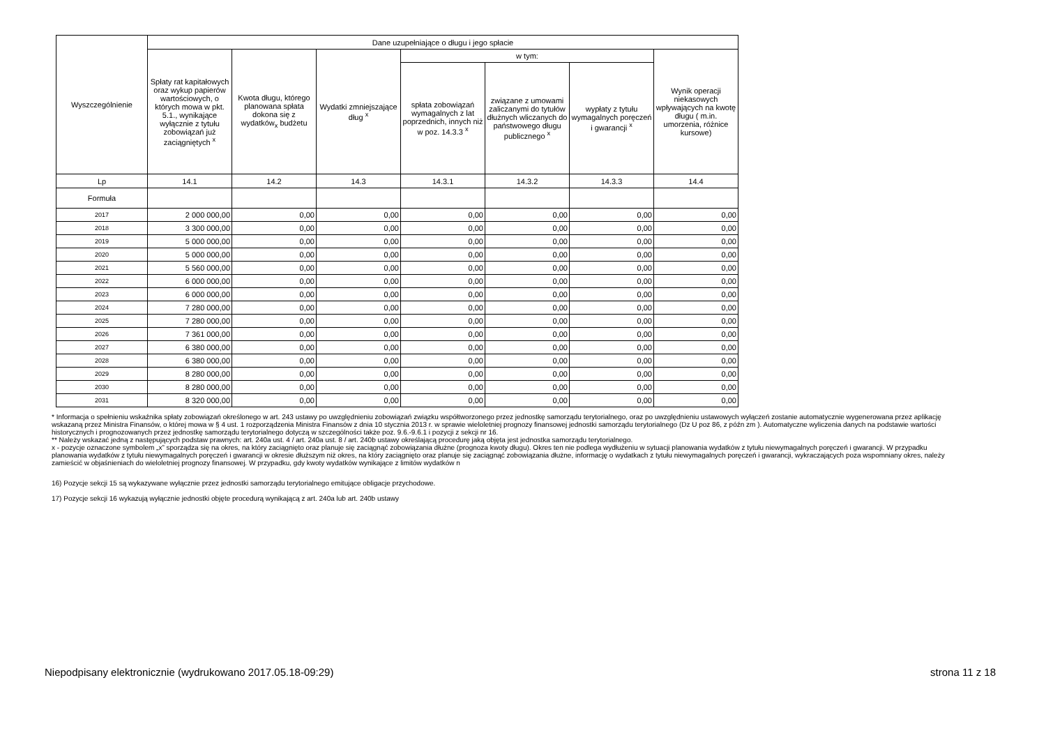| Wyszczególnienie | Dane uzupełniające o długu i jego spłacie | | | | | | |
| --- | --- | --- | --- | --- | --- | --- | --- |
| | Spłaty rat kapitałowych oraz wykup papierów wartościowych, o których mowa w pkt. 5.1., wynikające wyłącznie z tytułu zobowiązań już zaciągniętych <sup>x</sup> | Kwota długu, którego planowana spłata dokona się z wydatków<sub>x</sub> budżetu | Wydatki zmniejszające dług <sup>x</sup> | w tym: | | | Wynik operacji niekasowych wpływających na kwotę długu ( m.in. umorzenia, różnice kursowe) |
| | | | | spłata zobowiązań wymagalnych z lat poprzednich, innych niż w poz. 14.3.3 <sup>x</sup> | związane z umowami zaliczanymi do tytułów dłużnych wliczanych do państwowego długu publicznego <sup>x</sup> | wypłaty z tytułu wymagalnych poręczeń i gwarancji <sup>x</sup> | |
| Lp | 14.1 | 14.2 | 14.3 | 14.3.1 | 14.3.2 | 14.3.3 | 14.4 |
| Formuła | | | | | | | |
| 2017 | 2 000 000,00 | 0,00 | 0,00 | 0,00 | 0,00 | 0,00 | 0,00 |
| 2018 | 3 300 000,00 | 0,00 | 0,00 | 0,00 | 0,00 | 0,00 | 0,00 |
| 2019 | 5 000 000,00 | 0,00 | 0,00 | 0,00 | 0,00 | 0,00 | 0,00 |
| 2020 | 5 000 000,00 | 0,00 | 0,00 | 0,00 | 0,00 | 0,00 | 0,00 |
| 2021 | 5 560 000,00 | 0,00 | 0,00 | 0,00 | 0,00 | 0,00 | 0,00 |
| 2022 | 6 000 000,00 | 0,00 | 0,00 | 0,00 | 0,00 | 0,00 | 0,00 |
| 2023 | 6 000 000,00 | 0,00 | 0,00 | 0,00 | 0,00 | 0,00 | 0,00 |
| 2024 | 7 280 000,00 | 0,00 | 0,00 | 0,00 | 0,00 | 0,00 | 0,00 |
| 2025 | 7 280 000,00 | 0,00 | 0,00 | 0,00 | 0,00 | 0,00 | 0,00 |
| 2026 | 7 361 000,00 | 0,00 | 0,00 | 0,00 | 0,00 | 0,00 | 0,00 |
| 2027 | 6 380 000,00 | 0,00 | 0,00 | 0,00 | 0,00 | 0,00 | 0,00 |
| 2028 | 6 380 000,00 | 0,00 | 0,00 | 0,00 | 0,00 | 0,00 | 0,00 |
| 2029 | 8 280 000,00 | 0,00 | 0,00 | 0,00 | 0,00 | 0,00 | 0,00 |
| 2030 | 8 280 000,00 | 0,00 | 0,00 | 0,00 | 0,00 | 0,00 | 0,00 |
| 2031 | 8 320 000,00 | 0,00 | 0,00 | 0,00 | 0,00 | 0,00 | 0,00 |
* Informacja o spełnieniu wskaźnika spłaty zobowiązań określonego w art. 243 ustawy po uwzględnieniu zobowiązań związku współtworzonego przez jednostkę samorządu terytorialnego, oraz po uwzględnieniu ustawowych wyłączeń zostanie automatycznie wygenerowana przez aplikację wskazaną przez Ministra Finansów, o której mowa w § 4 ust. 1 rozporządzenia Ministra Finansów z dnia 10 stycznia 2013 r. w sprawie wieloletniej prognozy finansowej jednostki samorządu terytorialnego (Dz U poz 86, z późn zm ). Automatyczne wyliczenia danych na podstawie wartości historycznych i prognozowanych przez jednostkę samorządu terytorialnego dotyczą w szczególności także poz. 9.6.-9.6.1 i pozycji z sekcji nr 16.
** Należy wskazać jedną z następujących podstaw prawnych: art. 240a ust. 4 / art. 240a ust. 8 / art. 240b ustawy określającą procedurę jaką objęta jest jednostka samorządu terytorialnego.
x - pozycje oznaczone symbolem „x” sporządza się na okres, na który zaciągnięto oraz planuje się zaciągnąć zobowiązania dłużne (prognoza kwoty długu). Okres ten nie podlega wydłużeniu w sytuacji planowania wydatków z tytułu niewymagalnych poręczeń i gwarancji. W przypadku planowania wydatków z tytułu niewymagalnych poręczeń i gwarancji w okresie dłuższym niż okres, na który zaciągnięto oraz planuje się zaciągnąć zobowiązania dłużne, informację o wydatkach z tytułu niewymagalnych poręczeń i gwarancji, wykraczających poza wspomniany okres, należy zamieścić w objaśnieniach do wieloletniej prognozy finansowej. W przypadku, gdy kwoty wydatków wynikające z limitów wydatków n
16) Pozycje sekcji 15 są wykazywane wyłącznie przez jednostki samorządu terytorialnego emitujące obligacje przychodowe.
17) Pozycje sekcji 16 wykazują wyłącznie jednostki objęte procedurą wynikającą z art. 240a lub art. 240b ustawy
Niepodpisany elektronicznie (wydrukowano 2017.05.18-09:29) strona 11 z 18